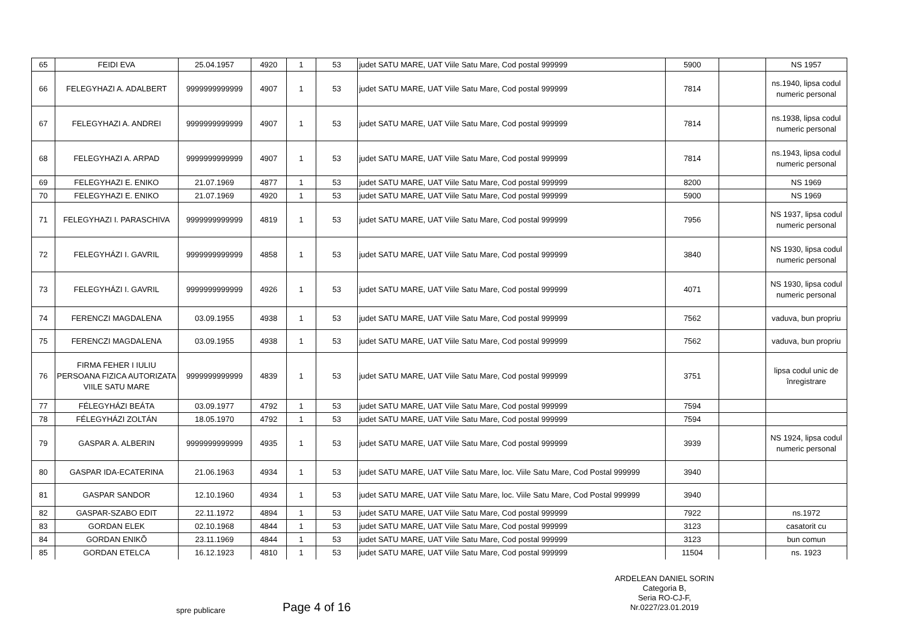| 65 | FEIDI EVA | 25.04.1957 | 4920 | 1 | 53 | judet SATU MARE, UAT Viile Satu Mare, Cod postal 999999 | 5900 | | NS 1957 |
| 66 | FELEGYHAZI A. ADALBERT | 9999999999999 | 4907 | 1 | 53 | judet SATU MARE, UAT Viile Satu Mare, Cod postal 999999 | 7814 | | ns.1940, lipsa codul numeric personal |
| 67 | FELEGYHAZI A. ANDREI | 9999999999999 | 4907 | 1 | 53 | judet SATU MARE, UAT Viile Satu Mare, Cod postal 999999 | 7814 | | ns.1938, lipsa codul numeric personal |
| 68 | FELEGYHAZI A. ARPAD | 9999999999999 | 4907 | 1 | 53 | judet SATU MARE, UAT Viile Satu Mare, Cod postal 999999 | 7814 | | ns.1943, lipsa codul numeric personal |
| 69 | FELEGYHAZI E. ENIKO | 21.07.1969 | 4877 | 1 | 53 | judet SATU MARE, UAT Viile Satu Mare, Cod postal 999999 | 8200 | | NS 1969 |
| 70 | FELEGYHAZI E. ENIKO | 21.07.1969 | 4920 | 1 | 53 | judet SATU MARE, UAT Viile Satu Mare, Cod postal 999999 | 5900 | | NS 1969 |
| 71 | FELEGYHAZI I. PARASCHIVA | 9999999999999 | 4819 | 1 | 53 | judet SATU MARE, UAT Viile Satu Mare, Cod postal 999999 | 7956 | | NS 1937, lipsa codul numeric personal |
| 72 | FELEGYHÁZI I. GAVRIL | 9999999999999 | 4858 | 1 | 53 | judet SATU MARE, UAT Viile Satu Mare, Cod postal 999999 | 3840 | | NS 1930, lipsa codul numeric personal |
| 73 | FELEGYHÁZI I. GAVRIL | 9999999999999 | 4926 | 1 | 53 | judet SATU MARE, UAT Viile Satu Mare, Cod postal 999999 | 4071 | | NS 1930, lipsa codul numeric personal |
| 74 | FERENCZI MAGDALENA | 03.09.1955 | 4938 | 1 | 53 | judet SATU MARE, UAT Viile Satu Mare, Cod postal 999999 | 7562 | | vaduva, bun propriu |
| 75 | FERENCZI MAGDALENA | 03.09.1955 | 4938 | 1 | 53 | judet SATU MARE, UAT Viile Satu Mare, Cod postal 999999 | 7562 | | vaduva, bun propriu |
| 76 | FIRMA FEHER I IULIU PERSOANA FIZICA AUTORIZATA VIILE SATU MARE | 9999999999999 | 4839 | 1 | 53 | judet SATU MARE, UAT Viile Satu Mare, Cod postal 999999 | 3751 | | lipsa codul unic de înregistrare |
| 77 | FÉLEGYHÁZI BEÁTA | 03.09.1977 | 4792 | 1 | 53 | judet SATU MARE, UAT Viile Satu Mare, Cod postal 999999 | 7594 | | |
| 78 | FÉLEGYHÁZI ZOLTÁN | 18.05.1970 | 4792 | 1 | 53 | judet SATU MARE, UAT Viile Satu Mare, Cod postal 999999 | 7594 | | |
| 79 | GASPAR A. ALBERIN | 9999999999999 | 4935 | 1 | 53 | judet SATU MARE, UAT Viile Satu Mare, Cod postal 999999 | 3939 | | NS 1924, lipsa codul numeric personal |
| 80 | GASPAR IDA-ECATERINA | 21.06.1963 | 4934 | 1 | 53 | judet SATU MARE, UAT Viile Satu Mare, loc. Viile Satu Mare, Cod Postal 999999 | 3940 | | |
| 81 | GASPAR SANDOR | 12.10.1960 | 4934 | 1 | 53 | judet SATU MARE, UAT Viile Satu Mare, loc. Viile Satu Mare, Cod Postal 999999 | 3940 | | |
| 82 | GASPAR-SZABO EDIT | 22.11.1972 | 4894 | 1 | 53 | judet SATU MARE, UAT Viile Satu Mare, Cod postal 999999 | 7922 | | ns.1972 |
| 83 | GORDAN ELEK | 02.10.1968 | 4844 | 1 | 53 | judet SATU MARE, UAT Viile Satu Mare, Cod postal 999999 | 3123 | | casatorit cu |
| 84 | GORDAN ENIKÕ | 23.11.1969 | 4844 | 1 | 53 | judet SATU MARE, UAT Viile Satu Mare, Cod postal 999999 | 3123 | | bun comun |
| 85 | GORDAN ETELCA | 16.12.1923 | 4810 | 1 | 53 | judet SATU MARE, UAT Viile Satu Mare, Cod postal 999999 | 11504 | | ns. 1923 |
ARDELEAN DANIEL SORIN
Categoria B,
Seria RO-CJ-F,
Nr.0227/23.01.2019
spre publicare Page 4 of 16